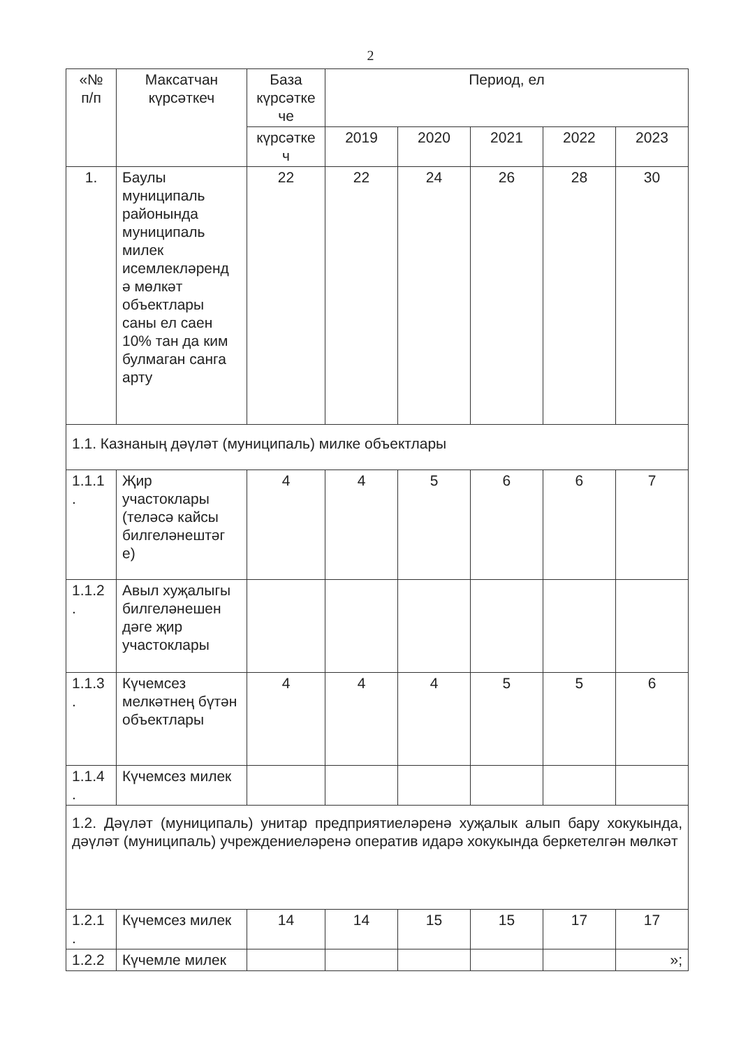2
| «№ п/п | Максатчан күрсәткеч | База күрсәтке че | Период, ел | | | | |
| --- | --- | --- | --- | --- | --- | --- | --- |
| | | күрсәтке ч | 2019 | 2020 | 2021 | 2022 | 2023 |
| 1. | Баулы муниципаль районында муниципаль милек исемлекләренд ә мөлкәт объектлары саны ел саен 10% тан да ким булмаган санга арту | 22 | 22 | 24 | 26 | 28 | 30 |
| 1.1. Казнаның дәүләт (муниципаль) милке объектлары | | | | | | | |
| 1.1.1 . | Җир участоклары (теләсә кайсы билгеләнештәг е) | 4 | 4 | 5 | 6 | 6 | 7 |
| 1.1.2 . | Авыл хуҗалыгы билгеләнешен дәге җир участоклары | | | | | | |
| 1.1.3 . | Күчемсез мелкәтнең бүтән объектлары | 4 | 4 | 4 | 5 | 5 | 6 |
| 1.1.4 . | Күчемсез милек | | | | | | |
| 1.2. Дәүләт (муниципаль) унитар предприятиеләренә хуҗалык алып бару хокукында, дәүләт (муниципаль) учреждениеләренә оператив идарә хокукында беркетелгән мөлкәт | | | | | | | |
| 1.2.1 . | Күчемсез милек | 14 | 14 | 15 | 15 | 17 | 17 |
| 1.2.2 | Күчемле милек | | | | | | »; |